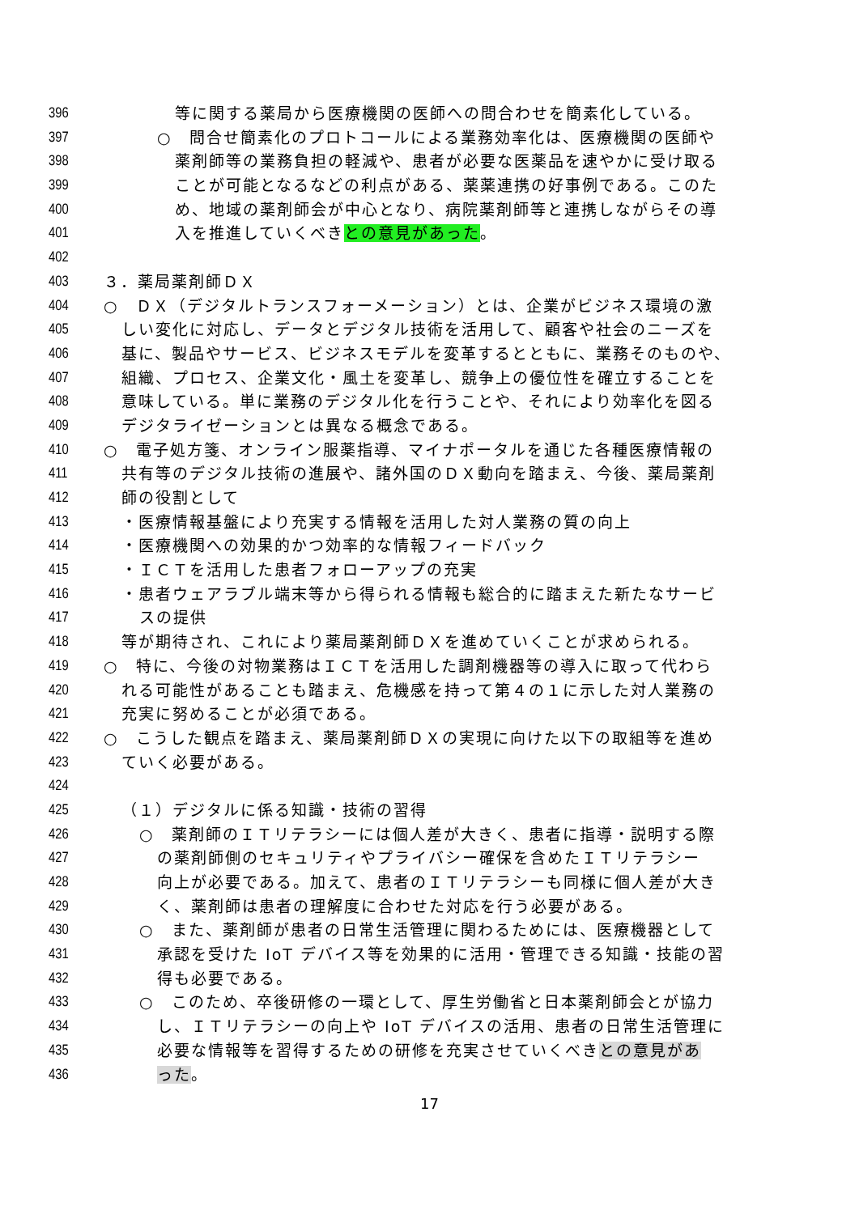396 等に関する薬局から医療機関の医師への問合わせを簡素化している。
397 ○　問合せ簡素化のプロトコールによる業務効率化は、医療機関の医師や
398 薬剤師等の業務負担の軽減や、患者が必要な医薬品を速やかに受け取る
399 ことが可能となるなどの利点がある、薬薬連携の好事例である。このた
400 め、地域の薬剤師会が中心となり、病院薬剤師等と連携しながらその導
401 入を推進していくべきとの意見があった。
402
403 ３．薬局薬剤師ＤＸ
404 ○　ＤＸ（デジタルトランスフォーメーション）とは、企業がビジネス環境の激
405 しい変化に対応し、データとデジタル技術を活用して、顧客や社会のニーズを
406 基に、製品やサービス、ビジネスモデルを変革するとともに、業務そのものや、
407 組織、プロセス、企業文化・風土を変革し、競争上の優位性を確立することを
408 意味している。単に業務のデジタル化を行うことや、それにより効率化を図る
409 デジタライゼーションとは異なる概念である。
410 ○　電子処方箋、オンライン服薬指導、マイナポータルを通じた各種医療情報の
411 共有等のデジタル技術の進展や、諸外国のＤＸ動向を踏まえ、今後、薬局薬剤
412 師の役割として
413 ・医療情報基盤により充実する情報を活用した対人業務の質の向上
414 ・医療機関への効果的かつ効率的な情報フィードバック
415 ・ＩＣＴを活用した患者フォローアップの充実
416 ・患者ウェアラブル端末等から得られる情報も総合的に踏まえた新たなサービ
417 スの提供
418 等が期待され、これにより薬局薬剤師ＤＸを進めていくことが求められる。
419 ○　特に、今後の対物業務はＩＣＴを活用した調剤機器等の導入に取って代わら
420 れる可能性があることも踏まえ、危機感を持って第４の１に示した対人業務の
421 充実に努めることが必須である。
422 ○　こうした観点を踏まえ、薬局薬剤師ＤＸの実現に向けた以下の取組等を進め
423 ていく必要がある。
424
425 （１）デジタルに係る知識・技術の習得
426 ○　薬剤師のＩＴリテラシーには個人差が大きく、患者に指導・説明する際
427 の薬剤師側のセキュリティやプライバシー確保を含めたＩＴリテラシー
428 向上が必要である。加えて、患者のＩＴリテラシーも同様に個人差が大き
429 く、薬剤師は患者の理解度に合わせた対応を行う必要がある。
430 ○　また、薬剤師が患者の日常生活管理に関わるためには、医療機器として
431 承認を受けた IoT デバイス等を効果的に活用・管理できる知識・技能の習
432 得も必要である。
433 ○　このため、卒後研修の一環として、厚生労働省と日本薬剤師会とが協力
434 し、ＩＴリテラシーの向上や IoT デバイスの活用、患者の日常生活管理に
435 必要な情報等を習得するための研修を充実させていくべきとの意見があ
436 った。
17